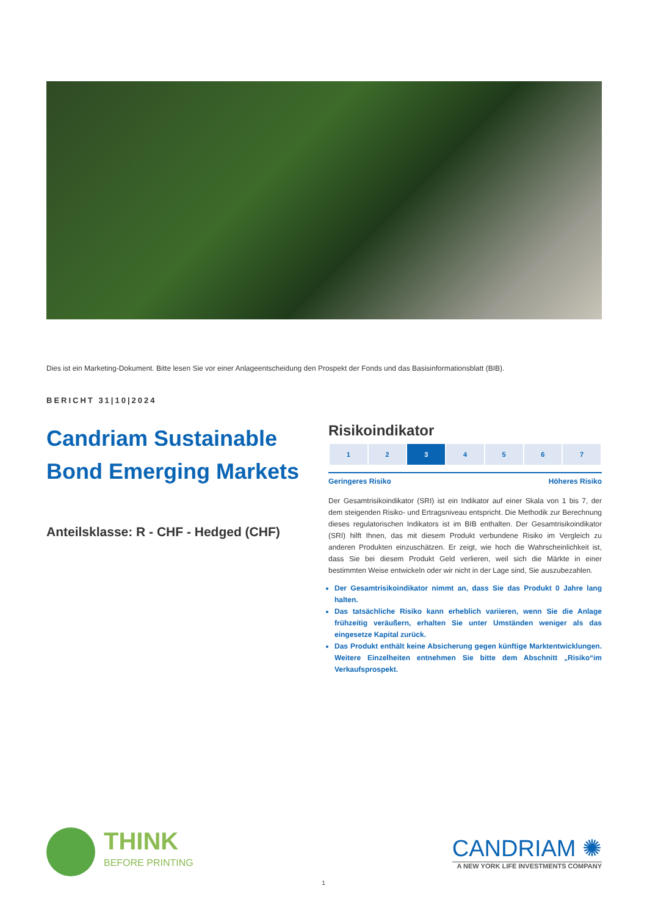Dies ist ein Marketing-Dokument. Bitte lesen Sie vor einer Anlageentscheidung den Prospekt der Fonds und das Basisinformationsblatt (BIB).
BERICHT 31|10|2024
Candriam Sustainable Bond Emerging Markets
Anteilsklasse: R - CHF - Hedged (CHF)
Risikoindikator
| 1 | 2 | 3 | 4 | 5 | 6 | 7 |
Geringeres Risiko Höheres Risiko
Der Gesamtrisikoindikator (SRI) ist ein Indikator auf einer Skala von 1 bis 7, der dem steigenden Risiko- und Ertragsniveau entspricht. Die Methodik zur Berechnung dieses regulatorischen Indikators ist im BIB enthalten. Der Gesamtrisikoindikator (SRI) hilft Ihnen, das mit diesem Produkt verbundene Risiko im Vergleich zu anderen Produkten einzuschätzen. Er zeigt, wie hoch die Wahrscheinlichkeit ist, dass Sie bei diesem Produkt Geld verlieren, weil sich die Märkte in einer bestimmten Weise entwickeln oder wir nicht in der Lage sind, Sie auszubezahlen.
Der Gesamtrisikoindikator nimmt an, dass Sie das Produkt 0 Jahre lang halten.
Das tatsächliche Risiko kann erheblich variieren, wenn Sie die Anlage frühzeitig veräußern, erhalten Sie unter Umständen weniger als das eingesetze Kapital zurück.
Das Produkt enthält keine Absicherung gegen künftige Marktentwicklungen. Weitere Einzelheiten entnehmen Sie bitte dem Abschnitt „Risiko“im Verkaufsprospekt.
THINK
BEFORE PRINTING
CANDRIAM ✺
A NEW YORK LIFE INVESTMENTS COMPANY
1